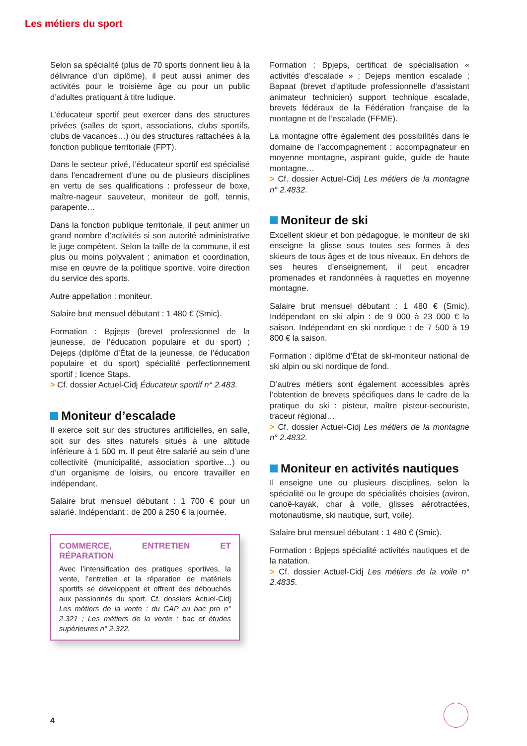Les métiers du sport
Selon sa spécialité (plus de 70 sports donnent lieu à la délivrance d’un diplôme), il peut aussi animer des activités pour le troisième âge ou pour un public d’adultes pratiquant à titre ludique.
L’éducateur sportif peut exercer dans des structures privées (salles de sport, associations, clubs sportifs, clubs de vacances…) ou des structures rattachées à la fonction publique territoriale (FPT).
Dans le secteur privé, l’éducateur sportif est spécialisé dans l’encadrement d’une ou de plusieurs disciplines en vertu de ses qualifications : professeur de boxe, maître-nageur sauveteur, moniteur de golf, tennis, parapente…
Dans la fonction publique territoriale, il peut animer un grand nombre d’activités si son autorité administrative le juge compétent. Selon la taille de la commune, il est plus ou moins polyvalent : animation et coordination, mise en œuvre de la politique sportive, voire direction du service des sports.
Autre appellation : moniteur.
Salaire brut mensuel débutant : 1 480 € (Smic).
Formation : Bpjeps (brevet professionnel de la jeunesse, de l’éducation populaire et du sport) ; Dejeps (diplôme d’État de la jeunesse, de l’éducation populaire et du sport) spécialité perfectionnement sportif ; licence Staps.
> Cf. dossier Actuel-Cidj Éducateur sportif n° 2.483.
Moniteur d’escalade
Il exerce soit sur des structures artificielles, en salle, soit sur des sites naturels situés à une altitude inférieure à 1 500 m. Il peut être salarié au sein d’une collectivité (municipalité, association sportive…) ou d’un organisme de loisirs, ou encore travailler en indépendant.
Salaire brut mensuel débutant : 1 700 € pour un salarié. Indépendant : de 200 à 250 € la journée.
COMMERCE, ENTRETIEN ET RÉPARATION
Avec l’intensification des pratiques sportives, la vente, l’entretien et la réparation de matériels sportifs se développent et offrent des débouchés aux passionnés du sport. Cf. dossiers Actuel-Cidj Les métiers de la vente : du CAP au bac pro n° 2.321 ; Les métiers de la vente : bac et études supérieures n° 2.322.
Formation : Bpjeps, certificat de spécialisation « activités d’escalade » ; Dejeps mention escalade ; Bapaat (brevet d’aptitude professionnelle d’assistant animateur technicien) support technique escalade, brevets fédéraux de la Fédération française de la montagne et de l’escalade (FFME).
La montagne offre également des possibilités dans le domaine de l’accompagnement : accompagnateur en moyenne montagne, aspirant guide, guide de haute montagne…
> Cf. dossier Actuel-Cidj Les métiers de la montagne n° 2.4832.
Moniteur de ski
Excellent skieur et bon pédagogue, le moniteur de ski enseigne la glisse sous toutes ses formes à des skieurs de tous âges et de tous niveaux. En dehors de ses heures d’enseignement, il peut encadrer promenades et randonnées à raquettes en moyenne montagne.
Salaire brut mensuel débutant : 1 480 € (Smic). Indépendant en ski alpin : de 9 000 à 23 000 € la saison. Indépendant en ski nordique : de 7 500 à 19 800 € la saison.
Formation : diplôme d’État de ski-moniteur national de ski alpin ou ski nordique de fond.
D’autres métiers sont également accessibles après l’obtention de brevets spécifiques dans le cadre de la pratique du ski : pisteur, maître pisteur-secouriste, traceur régional…
> Cf. dossier Actuel-Cidj Les métiers de la montagne n° 2.4832.
Moniteur en activités nautiques
Il enseigne une ou plusieurs disciplines, selon la spécialité ou le groupe de spécialités choisies (aviron, canoë-kayak, char à voile, glisses aérotractées, motonautisme, ski nautique, surf, voile).
Salaire brut mensuel débutant : 1 480 € (Smic).
Formation : Bpjeps spécialité activités nautiques et de la natation.
> Cf. dossier Actuel-Cidj Les métiers de la voile n° 2.4835.
4